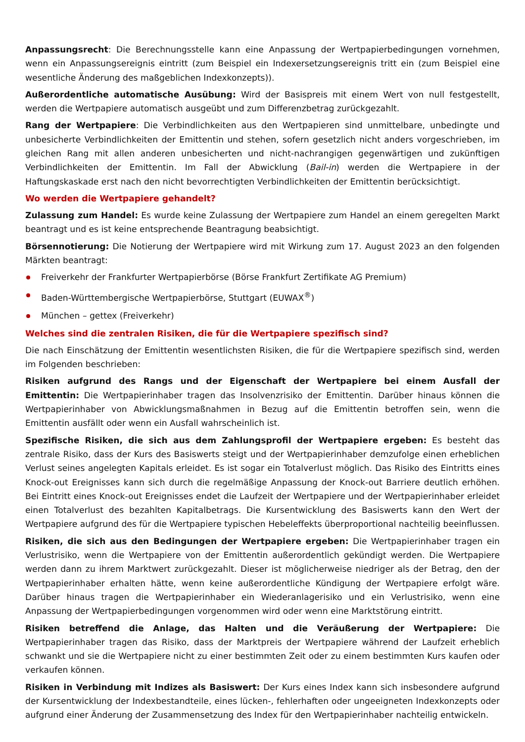Anpassungsrecht: Die Berechnungsstelle kann eine Anpassung der Wertpapierbedingungen vornehmen, wenn ein Anpassungsereignis eintritt (zum Beispiel ein Indexersetzungsereignis tritt ein (zum Beispiel eine wesentliche Änderung des maßgeblichen Indexkonzepts)).
Außerordentliche automatische Ausübung: Wird der Basispreis mit einem Wert von null festgestellt, werden die Wertpapiere automatisch ausgeübt und zum Differenzbetrag zurückgezahlt.
Rang der Wertpapiere: Die Verbindlichkeiten aus den Wertpapieren sind unmittelbare, unbedingte und unbesicherte Verbindlichkeiten der Emittentin und stehen, sofern gesetzlich nicht anders vorgeschrieben, im gleichen Rang mit allen anderen unbesicherten und nicht-nachrangigen gegenwärtigen und zukünftigen Verbindlichkeiten der Emittentin. Im Fall der Abwicklung (Bail-in) werden die Wertpapiere in der Haftungskaskade erst nach den nicht bevorrechtigten Verbindlichkeiten der Emittentin berücksichtigt.
Wo werden die Wertpapiere gehandelt?
Zulassung zum Handel: Es wurde keine Zulassung der Wertpapiere zum Handel an einem geregelten Markt beantragt und es ist keine entsprechende Beantragung beabsichtigt.
Börsennotierung: Die Notierung der Wertpapiere wird mit Wirkung zum 17. August 2023 an den folgenden Märkten beantragt:
Freiverkehr der Frankfurter Wertpapierbörse (Börse Frankfurt Zertifikate AG Premium)
Baden-Württembergische Wertpapierbörse, Stuttgart (EUWAX<sup>®</sup>)
München – gettex (Freiverkehr)
Welches sind die zentralen Risiken, die für die Wertpapiere spezifisch sind?
Die nach Einschätzung der Emittentin wesentlichsten Risiken, die für die Wertpapiere spezifisch sind, werden im Folgenden beschrieben:
Risiken aufgrund des Rangs und der Eigenschaft der Wertpapiere bei einem Ausfall der Emittentin: Die Wertpapierinhaber tragen das Insolvenzrisiko der Emittentin. Darüber hinaus können die Wertpapierinhaber von Abwicklungsmaßnahmen in Bezug auf die Emittentin betroffen sein, wenn die Emittentin ausfällt oder wenn ein Ausfall wahrscheinlich ist.
Spezifische Risiken, die sich aus dem Zahlungsprofil der Wertpapiere ergeben: Es besteht das zentrale Risiko, dass der Kurs des Basiswerts steigt und der Wertpapierinhaber demzufolge einen erheblichen Verlust seines angelegten Kapitals erleidet. Es ist sogar ein Totalverlust möglich. Das Risiko des Eintritts eines Knock-out Ereignisses kann sich durch die regelmäßige Anpassung der Knock-out Barriere deutlich erhöhen. Bei Eintritt eines Knock-out Ereignisses endet die Laufzeit der Wertpapiere und der Wertpapierinhaber erleidet einen Totalverlust des bezahlten Kapitalbetrags. Die Kursentwicklung des Basiswerts kann den Wert der Wertpapiere aufgrund des für die Wertpapiere typischen Hebeleffekts überproportional nachteilig beeinflussen.
Risiken, die sich aus den Bedingungen der Wertpapiere ergeben: Die Wertpapierinhaber tragen ein Verlustrisiko, wenn die Wertpapiere von der Emittentin außerordentlich gekündigt werden. Die Wertpapiere werden dann zu ihrem Marktwert zurückgezahlt. Dieser ist möglicherweise niedriger als der Betrag, den der Wertpapierinhaber erhalten hätte, wenn keine außerordentliche Kündigung der Wertpapiere erfolgt wäre. Darüber hinaus tragen die Wertpapierinhaber ein Wiederanlagerisiko und ein Verlustrisiko, wenn eine Anpassung der Wertpapierbedingungen vorgenommen wird oder wenn eine Marktstörung eintritt.
Risiken betreffend die Anlage, das Halten und die Veräußerung der Wertpapiere: Die Wertpapierinhaber tragen das Risiko, dass der Marktpreis der Wertpapiere während der Laufzeit erheblich schwankt und sie die Wertpapiere nicht zu einer bestimmten Zeit oder zu einem bestimmten Kurs kaufen oder verkaufen können.
Risiken in Verbindung mit Indizes als Basiswert: Der Kurs eines Index kann sich insbesondere aufgrund der Kursentwicklung der Indexbestandteile, eines lücken-, fehlerhaften oder ungeeigneten Indexkonzepts oder aufgrund einer Änderung der Zusammensetzung des Index für den Wertpapierinhaber nachteilig entwickeln.